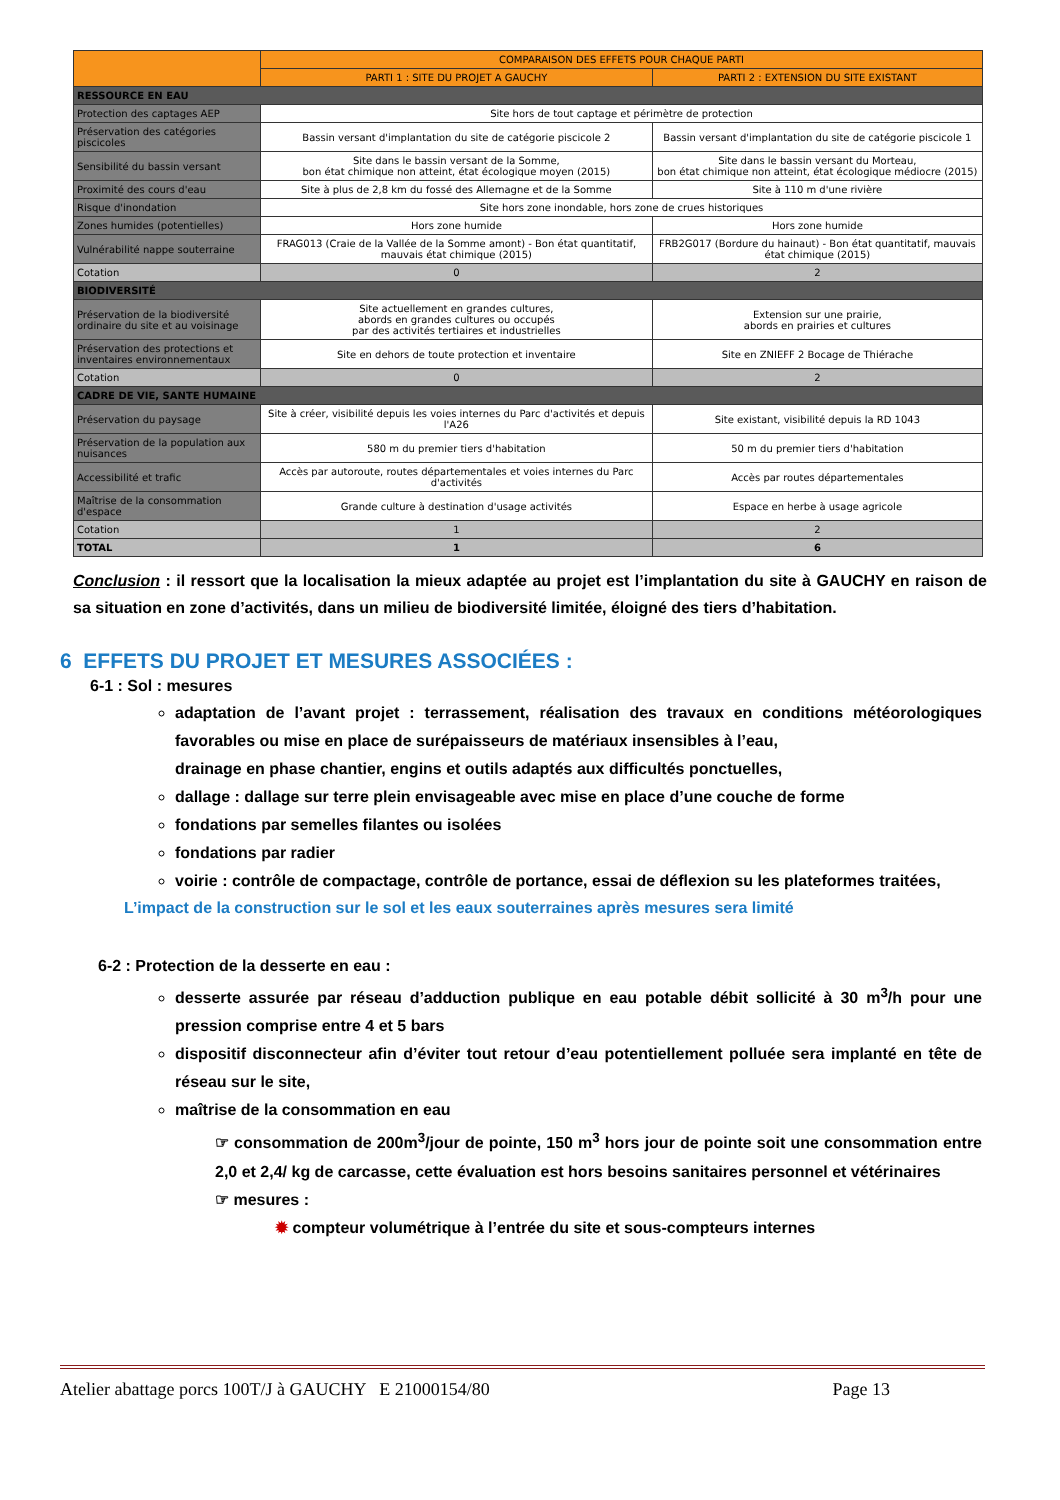| | COMPARAISON DES EFFETS POUR CHAQUE PARTI | |
| --- | --- | --- |
| | PARTI 1 : SITE DU PROJET A GAUCHY | PARTI 2 : EXTENSION DU SITE EXISTANT |
| RESSOURCE EN EAU | | |
| Protection des captages AEP | Site hors de tout captage et périmètre de protection | |
| Préservation des catégories piscicoles | Bassin versant d'implantation du site de catégorie piscicole 2 | Bassin versant d'implantation du site de catégorie piscicole 1 |
| Sensibilité du bassin versant | Site dans le bassin versant de la Somme, bon état chimique non atteint, état écologique moyen (2015) | Site dans le bassin versant du Morteau, bon état chimique non atteint, état écologique médiocre (2015) |
| Proximité des cours d'eau | Site à plus de 2,8 km du fossé des Allemagne et de la Somme | Site à 110 m d'une rivière |
| Risque d'inondation | Site hors zone inondable, hors zone de crues historiques | |
| Zones humides (potentielles) | Hors zone humide | Hors zone humide |
| Vulnérabilité nappe souterraine | FRAG013 (Craie de la Vallée de la Somme amont) - Bon état quantitatif, mauvais état chimique (2015) | FRB2G017 (Bordure du hainaut) - Bon état quantitatif, mauvais état chimique (2015) |
| Cotation | 0 | 2 |
| BIODIVERSITÉ | | |
| Préservation de la biodiversité ordinaire du site et au voisinage | Site actuellement en grandes cultures, abords en grandes cultures ou occupés par des activités tertiaires et industrielles | Extension sur une prairie, abords en prairies et cultures |
| Préservation des protections et inventaires environnementaux | Site en dehors de toute protection et inventaire | Site en ZNIEFF 2 Bocage de Thiérache |
| Cotation | 0 | 2 |
| CADRE DE VIE, SANTE HUMAINE | | |
| Préservation du paysage | Site à créer, visibilité depuis les voies internes du Parc d'activités et depuis l'A26 | Site existant, visibilité depuis la RD 1043 |
| Préservation de la population aux nuisances | 580 m du premier tiers d'habitation | 50 m du premier tiers d'habitation |
| Accessibilité et trafic | Accès par autoroute, routes départementales et voies internes du Parc d'activités | Accès par routes départementales |
| Maîtrise de la consommation d'espace | Grande culture à destination d'usage activités | Espace en herbe à usage agricole |
| Cotation | 1 | 2 |
| TOTAL | 1 | 6 |
Conclusion : il ressort que la localisation la mieux adaptée au projet est l’implantation du site à GAUCHY en raison de sa situation en zone d’activités, dans un milieu de biodiversité limitée, éloigné des tiers d’habitation.
6 EFFETS DU PROJET ET MESURES ASSOCIÉES :
6-1 : Sol : mesures
adaptation de l’avant projet : terrassement, réalisation des travaux en conditions météorologiques favorables ou mise en place de surépaisseurs de matériaux insensibles à l’eau,
drainage en phase chantier, engins et outils adaptés aux difficultés ponctuelles,
dallage : dallage sur terre plein envisageable avec mise en place d’une couche de forme
fondations par semelles filantes ou isolées
fondations par radier
voirie : contrôle de compactage, contrôle de portance, essai de déflexion su les plateformes traitées,
L’impact de la construction sur le sol et les eaux souterraines après mesures sera limité
6-2 : Protection de la desserte en eau :
desserte assurée par réseau d’adduction publique en eau potable débit sollicité à 30 m<sup>3</sup>/h pour une pression comprise entre 4 et 5 bars
dispositif disconnecteur afin d’éviter tout retour d’eau potentiellement polluée sera implanté en tête de réseau sur le site,
maîtrise de la consommation en eau
☞ consommation de 200m<sup>3</sup>/jour de pointe, 150 m<sup>3</sup> hors jour de pointe soit une consommation entre 2,0 et 2,4/ kg de carcasse, cette évaluation est hors besoins sanitaires personnel et vétérinaires
☞ mesures :
✹ compteur volumétrique à l’entrée du site et sous-compteurs internes
Atelier abattage porcs 100T/J à GAUCHY E 21000154/80 Page 13